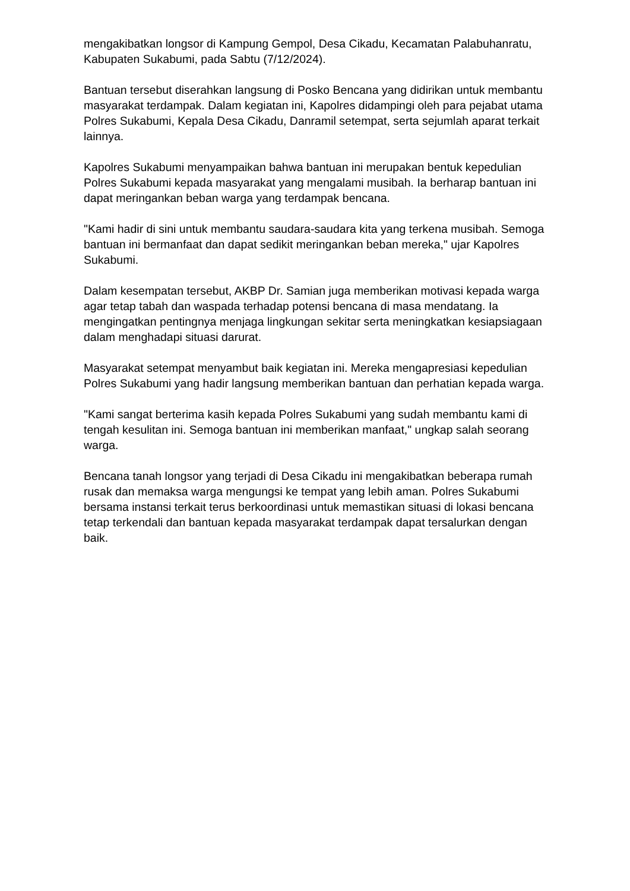mengakibatkan longsor di Kampung Gempol, Desa Cikadu, Kecamatan Palabuhanratu, Kabupaten Sukabumi, pada Sabtu (7/12/2024).
Bantuan tersebut diserahkan langsung di Posko Bencana yang didirikan untuk membantu masyarakat terdampak. Dalam kegiatan ini, Kapolres didampingi oleh para pejabat utama Polres Sukabumi, Kepala Desa Cikadu, Danramil setempat, serta sejumlah aparat terkait lainnya.
Kapolres Sukabumi menyampaikan bahwa bantuan ini merupakan bentuk kepedulian Polres Sukabumi kepada masyarakat yang mengalami musibah. Ia berharap bantuan ini dapat meringankan beban warga yang terdampak bencana.
"Kami hadir di sini untuk membantu saudara-saudara kita yang terkena musibah. Semoga bantuan ini bermanfaat dan dapat sedikit meringankan beban mereka," ujar Kapolres Sukabumi.
Dalam kesempatan tersebut, AKBP Dr. Samian juga memberikan motivasi kepada warga agar tetap tabah dan waspada terhadap potensi bencana di masa mendatang. Ia mengingatkan pentingnya menjaga lingkungan sekitar serta meningkatkan kesiapsiagaan dalam menghadapi situasi darurat.
Masyarakat setempat menyambut baik kegiatan ini. Mereka mengapresiasi kepedulian Polres Sukabumi yang hadir langsung memberikan bantuan dan perhatian kepada warga.
"Kami sangat berterima kasih kepada Polres Sukabumi yang sudah membantu kami di tengah kesulitan ini. Semoga bantuan ini memberikan manfaat," ungkap salah seorang warga.
Bencana tanah longsor yang terjadi di Desa Cikadu ini mengakibatkan beberapa rumah rusak dan memaksa warga mengungsi ke tempat yang lebih aman. Polres Sukabumi bersama instansi terkait terus berkoordinasi untuk memastikan situasi di lokasi bencana tetap terkendali dan bantuan kepada masyarakat terdampak dapat tersalurkan dengan baik.